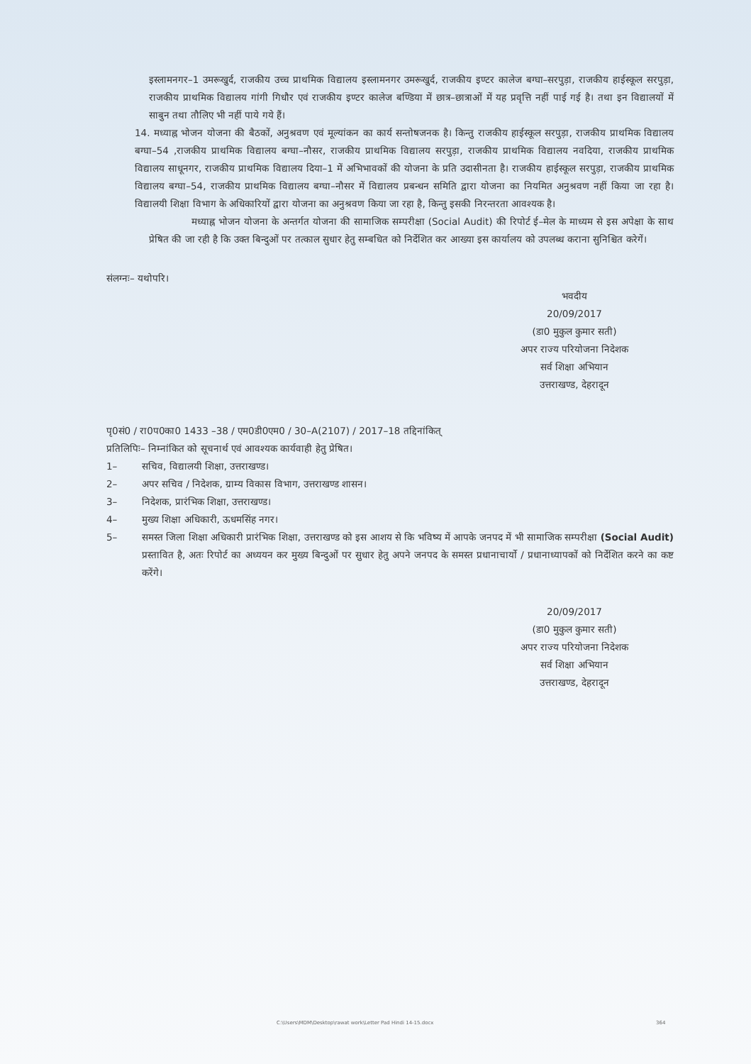इस्लामनगर–1 उमरूखुर्द, राजकीय उच्च प्राथमिक विद्यालय इस्लामनगर उमरूखुर्द, राजकीय इण्टर कालेज बग्घा–सरपुड़ा, राजकीय हाईस्कूल सरपुड़ा, राजकीय प्राथमिक विद्यालय गांगी गिधौर एवं राजकीय इण्टर कालेज बण्डिया में छात्र–छात्राओं में यह प्रवृत्ति नहीं पाई गई है। तथा इन विद्यालयों में साबुन तथा तौलिए भी नहीं पाये गये हैं।
14. मध्याह्न भोजन योजना की बैठकों, अनुश्रवण एवं मूल्यांकन का कार्य सन्तोषजनक है। किन्तु राजकीय हाईस्कूल सरपुड़ा, राजकीय प्राथमिक विद्यालय बग्घा–54 ,राजकीय प्राथमिक विद्यालय बग्घा–नौसर, राजकीय प्राथमिक विद्यालय सरपुड़ा, राजकीय प्राथमिक विद्यालय नवदिया, राजकीय प्राथमिक विद्यालय साधूनगर, राजकीय प्राथमिक विद्यालय दिया–1 में अभिभावकों की योजना के प्रति उदासीनता है। राजकीय हाईस्कूल सरपुड़ा, राजकीय प्राथमिक विद्यालय बग्घा–54, राजकीय प्राथमिक विद्यालय बग्घा–नौसर में विद्यालय प्रबन्धन समिति द्वारा योजना का नियमित अनुश्रवण नहीं किया जा रहा है। विद्यालयी शिक्षा विभाग के अधिकारियों द्वारा योजना का अनुश्रवण किया जा रहा है, किन्तु इसकी निरन्तरता आवश्यक है।
मध्याह्न भोजन योजना के अन्तर्गत योजना की सामाजिक सम्परीक्षा (Social Audit) की रिपोर्ट ई–मेल के माध्यम से इस अपेक्षा के साथ प्रेषित की जा रही है कि उक्त बिन्दुओं पर तत्काल सुधार हेतु सम्बधित को निर्देशित कर आख्या इस कार्यालय को उपलब्ध कराना सुनिश्चित करेगें।
संलग्नः– यथोपरि।
भवदीय
20/09/2017
(डा0 मुकुल कुमार सती)
अपर राज्य परियोजना निदेशक
सर्व शिक्षा अभियान
उत्तराखण्ड, देहरादून
पृ0सं0 / रा0प0का0 1433 –38 / एम0डी0एम0 / 30–A(2107) / 2017–18 तद्दिनांकित्
प्रतिलिपिः– निम्नांकित को सूचनार्थ एवं आवश्यक कार्यवाही हेतु प्रेषित।
1– सचिव, विद्यालयी शिक्षा, उत्तराखण्ड।
2– अपर सचिव / निदेशक, ग्राम्य विकास विभाग, उत्तराखण्ड शासन।
3– निदेशक, प्रारंभिक शिक्षा, उत्तराखण्ड।
4– मुख्य शिक्षा अधिकारी, ऊधमसिंह नगर।
5– समस्त जिला शिक्षा अधिकारी प्रारंभिक शिक्षा, उत्तराखण्ड को इस आशय से कि भविष्य में आपके जनपद में भी सामाजिक सम्परीक्षा (Social Audit) प्रस्तावित है, अतः रिपोर्ट का अध्ययन कर मुख्य बिन्दुओं पर सुधार हेतु अपने जनपद के समस्त प्रधानाचार्यो / प्रधानाध्यापकों को निर्देशित करने का कष्ट करेंगे।
20/09/2017
(डा0 मुकुल कुमार सती)
अपर राज्य परियोजना निदेशक
सर्व शिक्षा अभियान
उत्तराखण्ड, देहरादून
C:\Users\MDM\Desktop\rawat work\Letter Pad Hindi 14-15.docx
364